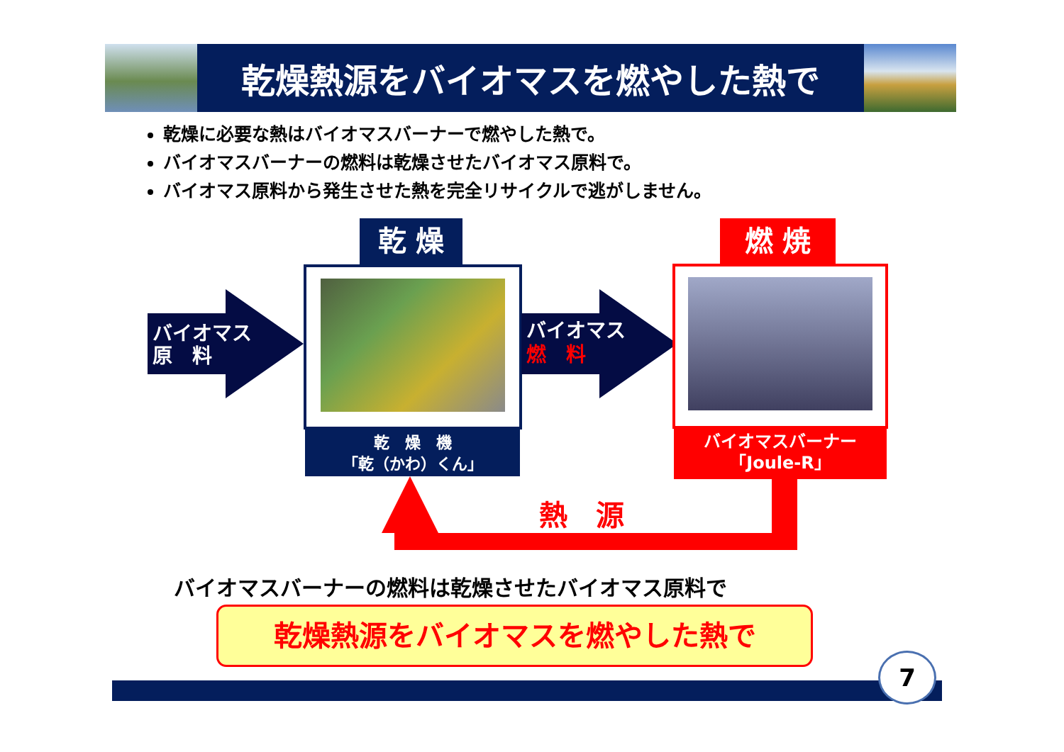乾燥熱源をバイオマスを燃やした熱で
乾燥に必要な熱はバイオマスバーナーで燃やした熱で。
バイオマスバーナーの燃料は乾燥させたバイオマス原料で。
バイオマス原料から発生させた熱を完全リサイクルで逃がしません。
バイオマス
原　料
乾 燥
乾　燥　機
「乾（かわ）くん」
バイオマス
燃　料
燃 焼
バイオマスバーナー
「Joule-R」
熱　源
バイオマスバーナーの燃料は乾燥させたバイオマス原料で
乾燥熱源をバイオマスを燃やした熱で
7